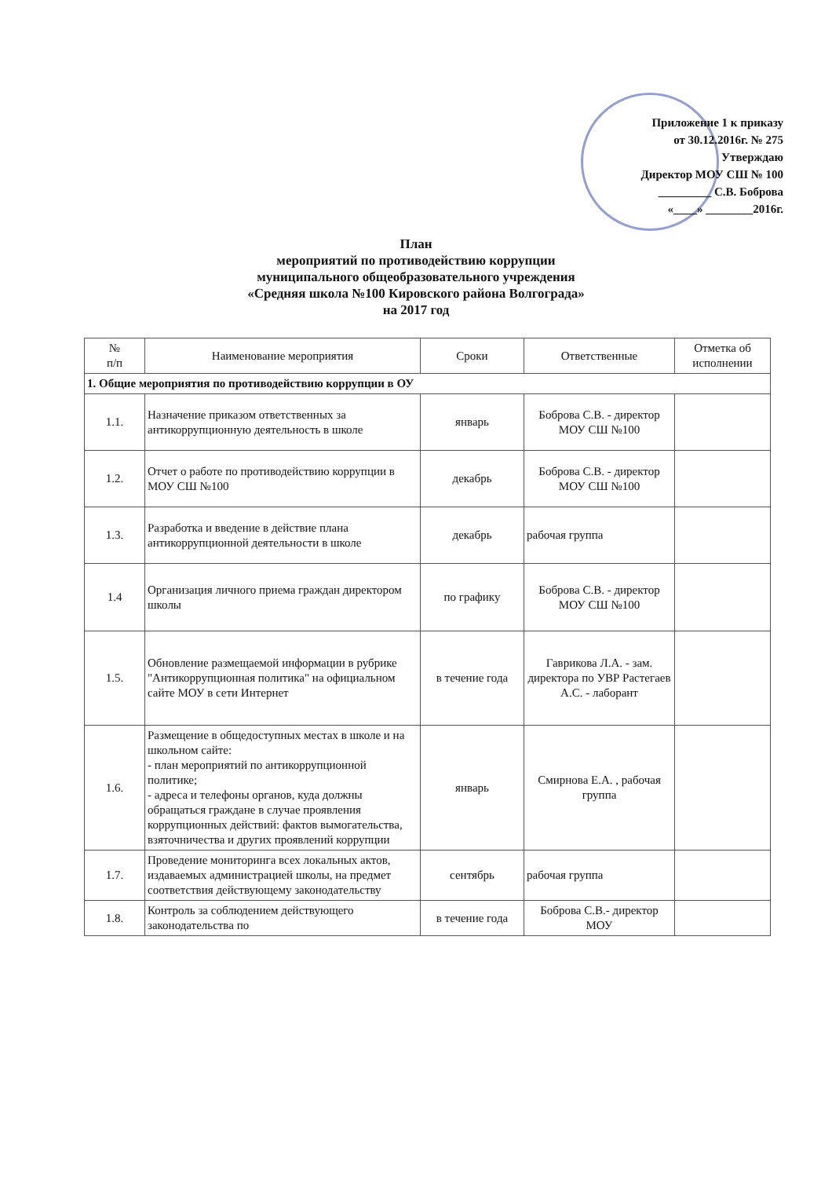Приложение 1 к приказу
от 30.12.2016г. № 275
Утверждаю
Директор МОУ СШ № 100
_________ С.В. Боброва
«____» ________2016г.
План
мероприятий по противодействию коррупции
муниципального общеобразовательного учреждения
«Средняя школа №100 Кировского района Волгограда»
на 2017 год
| № п/п | Наименование мероприятия | Сроки | Ответственные | Отметка об исполнении |
| --- | --- | --- | --- | --- |
| 1. Общие мероприятия по противодействию коррупции в ОУ | | | | |
| 1.1. | Назначение приказом ответственных за антикоррупционную деятельность в школе | январь | Боброва С.В. - директор МОУ СШ №100 | |
| 1.2. | Отчет о работе по противодействию коррупции в МОУ СШ №100 | декабрь | Боброва С.В. - директор МОУ СШ №100 | |
| 1.3. | Разработка и введение в действие плана антикоррупционной деятельности в школе | декабрь | рабочая группа | |
| 1.4 | Организация личного приема граждан директором школы | по графику | Боброва С.В. - директор МОУ СШ №100 | |
| 1.5. | Обновление размещаемой информации в рубрике "Антикоррупционная политика" на официальном сайте МОУ в сети Интернет | в течение года | Гаврикова Л.А. - зам. директора по УВР Растегаев А.С. - лаборант | |
| 1.6. | Размещение в общедоступных местах в школе и на школьном сайте: - план мероприятий по антикоррупционной политике; - адреса и телефоны органов, куда должны обращаться граждане в случае проявления коррупционных действий: фактов вымогательства, взяточничества и других проявлений коррупции | январь | Смирнова Е.А. , рабочая группа | |
| 1.7. | Проведение мониторинга всех локальных актов, издаваемых администрацией школы, на предмет соответствия действующему законодательству | сентябрь | рабочая группа | |
| 1.8. | Контроль за соблюдением действующего законодательства по | в течение года | Боброва С.В.- директор МОУ | |